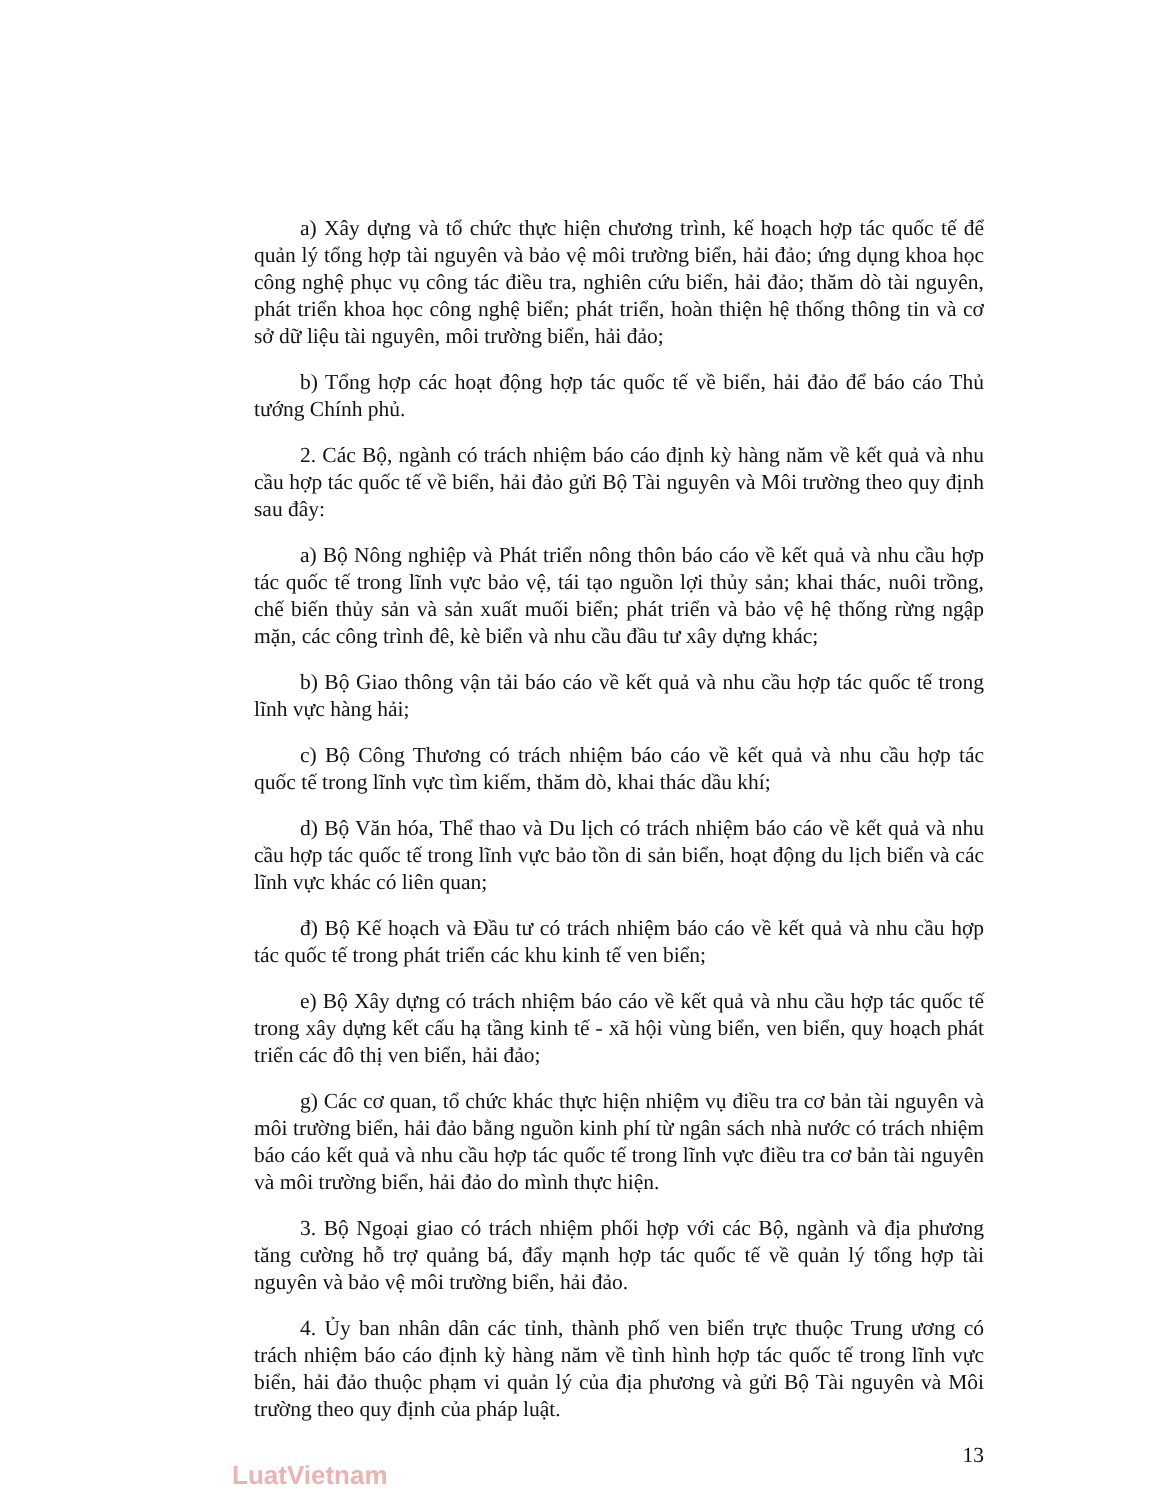a) Xây dựng và tổ chức thực hiện chương trình, kế hoạch hợp tác quốc tế để quản lý tổng hợp tài nguyên và bảo vệ môi trường biển, hải đảo; ứng dụng khoa học công nghệ phục vụ công tác điều tra, nghiên cứu biển, hải đảo; thăm dò tài nguyên, phát triển khoa học công nghệ biển; phát triển, hoàn thiện hệ thống thông tin và cơ sở dữ liệu tài nguyên, môi trường biển, hải đảo;
b) Tổng hợp các hoạt động hợp tác quốc tế về biển, hải đảo để báo cáo Thủ tướng Chính phủ.
2. Các Bộ, ngành có trách nhiệm báo cáo định kỳ hàng năm về kết quả và nhu cầu hợp tác quốc tế về biển, hải đảo gửi Bộ Tài nguyên và Môi trường theo quy định sau đây:
a) Bộ Nông nghiệp và Phát triển nông thôn báo cáo về kết quả và nhu cầu hợp tác quốc tế trong lĩnh vực bảo vệ, tái tạo nguồn lợi thủy sản; khai thác, nuôi trồng, chế biến thủy sản và sản xuất muối biển; phát triển và bảo vệ hệ thống rừng ngập mặn, các công trình đê, kè biển và nhu cầu đầu tư xây dựng khác;
b) Bộ Giao thông vận tải báo cáo về kết quả và nhu cầu hợp tác quốc tế trong lĩnh vực hàng hải;
c) Bộ Công Thương có trách nhiệm báo cáo về kết quả và nhu cầu hợp tác quốc tế trong lĩnh vực tìm kiếm, thăm dò, khai thác dầu khí;
d) Bộ Văn hóa, Thể thao và Du lịch có trách nhiệm báo cáo về kết quả và nhu cầu hợp tác quốc tế trong lĩnh vực bảo tồn di sản biển, hoạt động du lịch biển và các lĩnh vực khác có liên quan;
đ) Bộ Kế hoạch và Đầu tư có trách nhiệm báo cáo về kết quả và nhu cầu hợp tác quốc tế trong phát triển các khu kinh tế ven biển;
e) Bộ Xây dựng có trách nhiệm báo cáo về kết quả và nhu cầu hợp tác quốc tế trong xây dựng kết cấu hạ tầng kinh tế - xã hội vùng biển, ven biển, quy hoạch phát triển các đô thị ven biển, hải đảo;
g) Các cơ quan, tổ chức khác thực hiện nhiệm vụ điều tra cơ bản tài nguyên và môi trường biển, hải đảo bằng nguồn kinh phí từ ngân sách nhà nước có trách nhiệm báo cáo kết quả và nhu cầu hợp tác quốc tế trong lĩnh vực điều tra cơ bản tài nguyên và môi trường biển, hải đảo do mình thực hiện.
3. Bộ Ngoại giao có trách nhiệm phối hợp với các Bộ, ngành và địa phương tăng cường hỗ trợ quảng bá, đẩy mạnh hợp tác quốc tế về quản lý tổng hợp tài nguyên và bảo vệ môi trường biển, hải đảo.
4. Ủy ban nhân dân các tỉnh, thành phố ven biển trực thuộc Trung ương có trách nhiệm báo cáo định kỳ hàng năm về tình hình hợp tác quốc tế trong lĩnh vực biển, hải đảo thuộc phạm vi quản lý của địa phương và gửi Bộ Tài nguyên và Môi trường theo quy định của pháp luật.
13
LuatVietnam